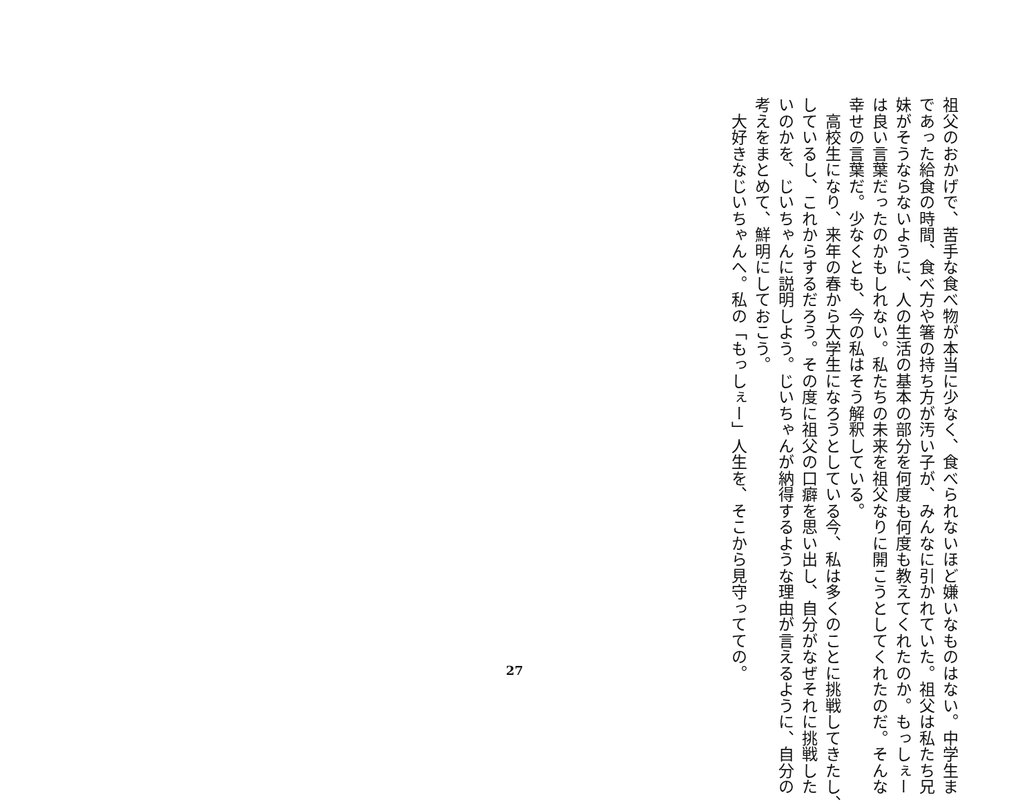祖父のおかげで、苦手な食べ物が本当に少なく、食べられないほど嫌いなものはない。中学生ま
であった給食の時間、食べ方や箸の持ち方が汚い子が、みんなに引かれていた。祖父は私たち兄
妹がそうならないように、人の生活の基本の部分を何度も何度も教えてくれたのか。もっしぇー
は良い言葉だったのかもしれない。私たちの未来を祖父なりに開こうとしてくれたのだ。そんな
幸せの言葉だ。少なくとも、今の私はそう解釈している。
　高校生になり、来年の春から大学生になろうとしている今、私は多くのことに挑戦してきたし、
しているし、これからするだろう。その度に祖父の口癖を思い出し、自分がなぜそれに挑戦した
いのかを、じいちゃんに説明しよう。じいちゃんが納得するような理由が言えるように、自分の
考えをまとめて、鮮明にしておこう。
　大好きなじいちゃんへ。私の「もっしぇー」人生を、そこから見守ってての。
27